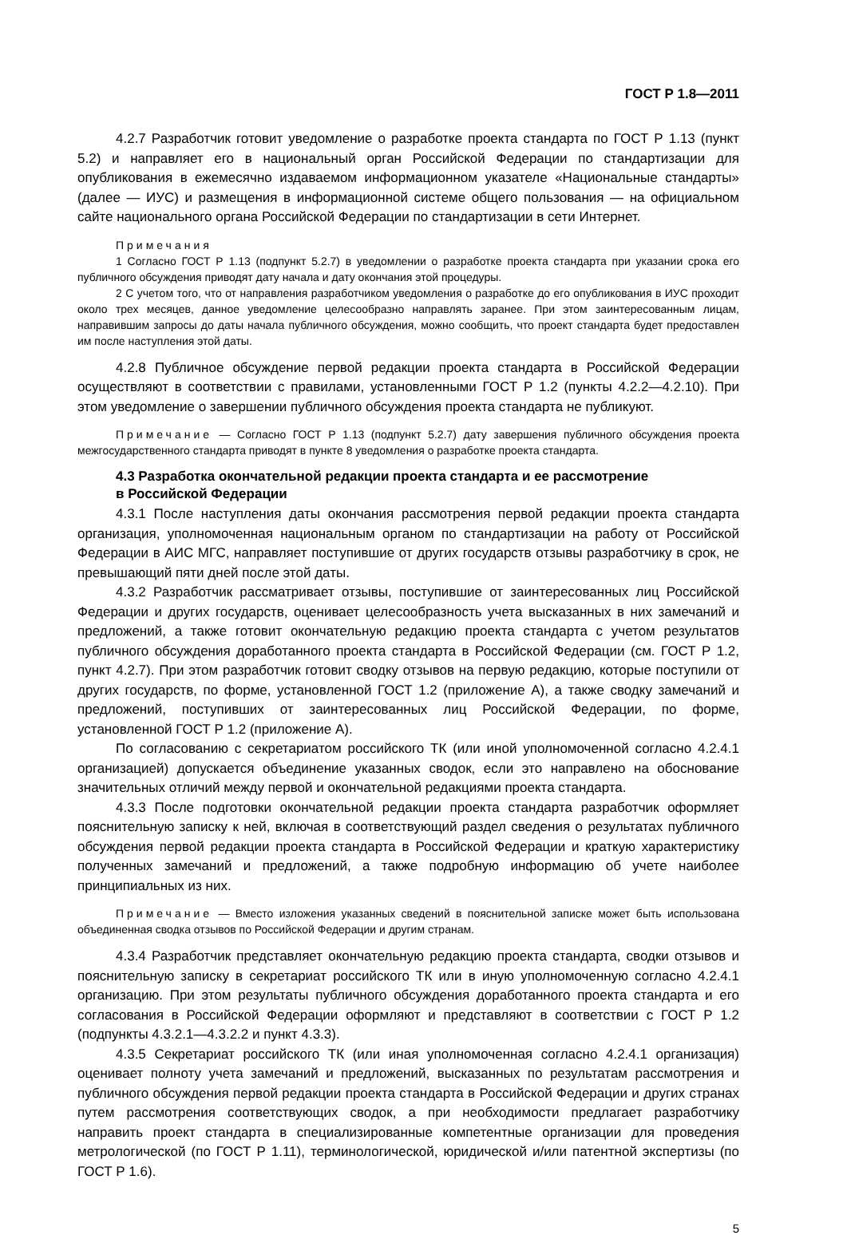ГОСТ Р 1.8—2011
4.2.7 Разработчик готовит уведомление о разработке проекта стандарта по ГОСТ Р 1.13 (пункт 5.2) и направляет его в национальный орган Российской Федерации по стандартизации для опубликования в ежемесячно издаваемом информационном указателе «Национальные стандарты» (далее — ИУС) и размещения в информационной системе общего пользования — на официальном сайте национального органа Российской Федерации по стандартизации в сети Интернет.
Примечания
1 Согласно ГОСТ Р 1.13 (подпункт 5.2.7) в уведомлении о разработке проекта стандарта при указании срока его публичного обсуждения приводят дату начала и дату окончания этой процедуры.
2 С учетом того, что от направления разработчиком уведомления о разработке до его опубликования в ИУС проходит около трех месяцев, данное уведомление целесообразно направлять заранее. При этом заинтересованным лицам, направившим запросы до даты начала публичного обсуждения, можно сообщить, что проект стандарта будет предоставлен им после наступления этой даты.
4.2.8 Публичное обсуждение первой редакции проекта стандарта в Российской Федерации осуществляют в соответствии с правилами, установленными ГОСТ Р 1.2 (пункты 4.2.2—4.2.10). При этом уведомление о завершении публичного обсуждения проекта стандарта не публикуют.
Примечание — Согласно ГОСТ Р 1.13 (подпункт 5.2.7) дату завершения публичного обсуждения проекта межгосударственного стандарта приводят в пункте 8 уведомления о разработке проекта стандарта.
4.3 Разработка окончательной редакции проекта стандарта и ее рассмотрение
в Российской Федерации
4.3.1 После наступления даты окончания рассмотрения первой редакции проекта стандарта организация, уполномоченная национальным органом по стандартизации на работу от Российской Федерации в АИС МГС, направляет поступившие от других государств отзывы разработчику в срок, не превышающий пяти дней после этой даты.
4.3.2 Разработчик рассматривает отзывы, поступившие от заинтересованных лиц Российской Федерации и других государств, оценивает целесообразность учета высказанных в них замечаний и предложений, а также готовит окончательную редакцию проекта стандарта с учетом результатов публичного обсуждения доработанного проекта стандарта в Российской Федерации (см. ГОСТ Р 1.2, пункт 4.2.7). При этом разработчик готовит сводку отзывов на первую редакцию, которые поступили от других государств, по форме, установленной ГОСТ 1.2 (приложение А), а также сводку замечаний и предложений, поступивших от заинтересованных лиц Российской Федерации, по форме, установленной ГОСТ Р 1.2 (приложение А).
По согласованию с секретариатом российского ТК (или иной уполномоченной согласно 4.2.4.1 организацией) допускается объединение указанных сводок, если это направлено на обоснование значительных отличий между первой и окончательной редакциями проекта стандарта.
4.3.3 После подготовки окончательной редакции проекта стандарта разработчик оформляет пояснительную записку к ней, включая в соответствующий раздел сведения о результатах публичного обсуждения первой редакции проекта стандарта в Российской Федерации и краткую характеристику полученных замечаний и предложений, а также подробную информацию об учете наиболее принципиальных из них.
Примечание — Вместо изложения указанных сведений в пояснительной записке может быть использована объединенная сводка отзывов по Российской Федерации и другим странам.
4.3.4 Разработчик представляет окончательную редакцию проекта стандарта, сводки отзывов и пояснительную записку в секретариат российского ТК или в иную уполномоченную согласно 4.2.4.1 организацию. При этом результаты публичного обсуждения доработанного проекта стандарта и его согласования в Российской Федерации оформляют и представляют в соответствии с ГОСТ Р 1.2 (подпункты 4.3.2.1—4.3.2.2 и пункт 4.3.3).
4.3.5 Секретариат российского ТК (или иная уполномоченная согласно 4.2.4.1 организация) оценивает полноту учета замечаний и предложений, высказанных по результатам рассмотрения и публичного обсуждения первой редакции проекта стандарта в Российской Федерации и других странах путем рассмотрения соответствующих сводок, а при необходимости предлагает разработчику направить проект стандарта в специализированные компетентные организации для проведения метрологической (по ГОСТ Р 1.11), терминологической, юридической и/или патентной экспертизы (по ГОСТ Р 1.6).
5